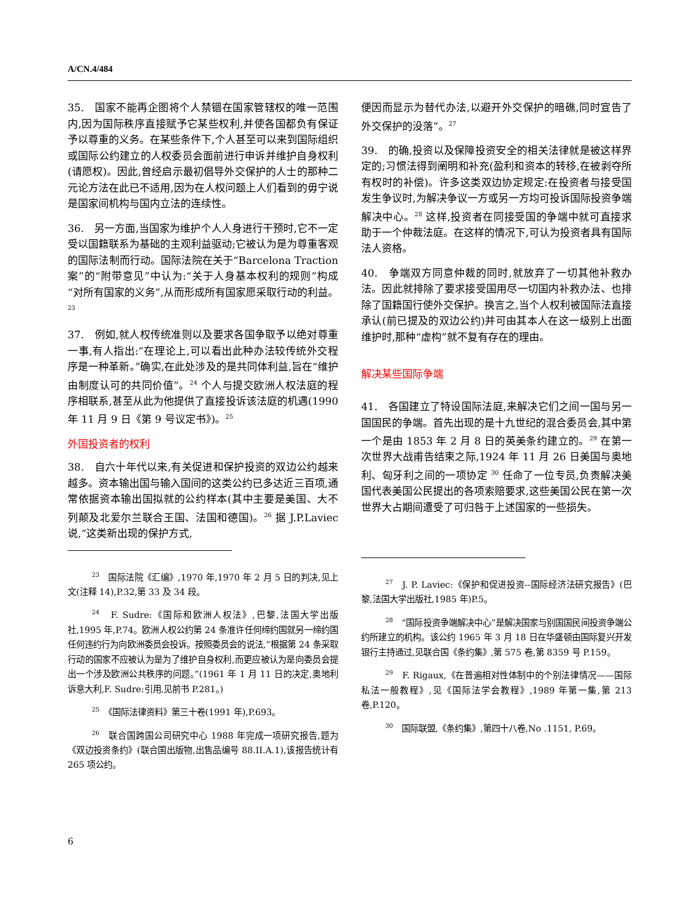A/CN.4/484
35.　国家不能再企图将个人禁锢在国家管辖权的唯一范围内,因为国际秩序直接赋予它某些权利,并使各国都负有保证予以尊重的义务。在某些条件下,个人甚至可以来到国际组织或国际公约建立的人权委员会面前进行申诉并维护自身权利(请愿权)。因此,曾经启示最初倡导外交保护的人士的那种二元论方法在此已不适用,因为在人权问题上人们看到的毋宁说是国家间机构与国内立法的连续性。
36.　另一方面,当国家为维护个人人身进行干预时,它不一定受以国籍联系为基础的主观利益驱动;它被认为是为尊重客观的国际法制而行动。国际法院在关于“Barcelona Traction 案”的“附带意见”中认为:“关于人身基本权利的规则”构成“对所有国家的义务”,从而形成所有国家愿采取行动的利益。<sup>23</sup>
37.　例如,就人权传统准则以及要求各国争取予以绝对尊重一事,有人指出:“在理论上,可以看出此种办法较传统外交程序是一种革新。”确实,在此处涉及的是共同体利益,旨在“维护由制度认可的共同价值”。<sup>24</sup> 个人与提交欧洲人权法庭的程序相联系,甚至从此为他提供了直接投诉该法庭的机遇(1990 年 11 月 9 日《第 9 号议定书》)。<sup>25</sup>
外国投资者的权利
38.　自六十年代以来,有关促进和保护投资的双边公约越来越多。资本输出国与输入国间的这类公约已多达近三百项,通常依据资本输出国拟就的公约样本(其中主要是美国、大不列颠及北爱尔兰联合王国、法国和德国)。<sup>26</sup> 据 J.P.Laviec 说,“这类新出现的保护方式,
<sup>23</sup>　国际法院《汇编》,1970 年,1970 年 2 月 5 日的判决,见上文(注释 14),P.32,第 33 及 34 段。
<sup>24</sup>　F. Sudre:《国际和欧洲人权法》,巴黎,法国大学出版社,1995 年,P.74。欧洲人权公约第 24 条准许任何缔约国就另一缔约国任何违约行为向欧洲委员会投诉。按照委员会的说法,“根据第 24 条采取行动的国家不应被认为是为了维护自身权利,而更应被认为是向委员会提出一个涉及欧洲公共秩序的问题。”(1961 年 1 月 11 日的决定,奥地利诉意大利,F. Sudre:引用,见前书 P.281。)
<sup>25</sup>　《国际法律资料》第三十卷(1991 年),P.693。
<sup>26</sup>　联合国跨国公司研究中心 1988 年完成一项研究报告,题为《双边投资条约》(联合国出版物,出售品编号 88.II.A.1),该报告统计有 265 项公约。
便因而显示为替代办法,以避开外交保护的暗礁,同时宣告了外交保护的没落”。<sup>27</sup>
39.　的确,投资以及保障投资安全的相关法律就是被这样界定的;习惯法得到阐明和补充(盈利和资本的转移,在被剥夺所有权时的补偿)。许多这类双边协定规定:在投资者与接受国发生争议时,为解决争议一方或另一方均可投诉国际投资争端解决中心。<sup>28</sup> 这样,投资者在同接受国的争端中就可直接求助于一个仲裁法庭。在这样的情况下,可认为投资者具有国际法人资格。
40.　争端双方同意仲裁的同时,就放弃了一切其他补救办法。因此就排除了要求接受国用尽一切国内补救办法、也排除了国籍国行使外交保护。换言之,当个人权利被国际法直接承认(前已提及的双边公约)并可由其本人在这一级别上出面维护时,那种“虚构”就不复有存在的理由。
解决某些国际争端
41.　各国建立了特设国际法庭,来解决它们之间一国与另一国国民的争端。首先出现的是十九世纪的混合委员会,其中第一个是由 1853 年 2 月 8 日的英美条约建立的。<sup>29</sup> 在第一次世界大战甫告结束之际,1924 年 11 月 26 日美国与奥地利、匈牙利之间的一项协定 <sup>30</sup> 任命了一位专员,负责解决美国代表美国公民提出的各项索赔要求,这些美国公民在第一次世界大占期间遭受了可归咎于上述国家的一些损失。
<sup>27</sup>　J. P. Laviec:《保护和促进投资--国际经济法研究报告》(巴黎,法国大学出版社,1985 年)P.5。
<sup>28</sup>　“国际投资争端解决中心”是解决国家与别国国民间投资争端公约所建立的机构。该公约 1965 年 3 月 18 日在华盛顿由国际复兴开发银行主持通过,见联合国《条约集》,第 575 卷,第 8359 号 P.159。
<sup>29</sup>　F. Rigaux,《在普遍相对性体制中的个别法律情况——国际私法一般教程》,见《国际法学会教程》,1989 年第一集,第 213 卷,P.120。
<sup>30</sup>　国际联盟,《条约集》,第四十八卷,No .1151, P.69。
6